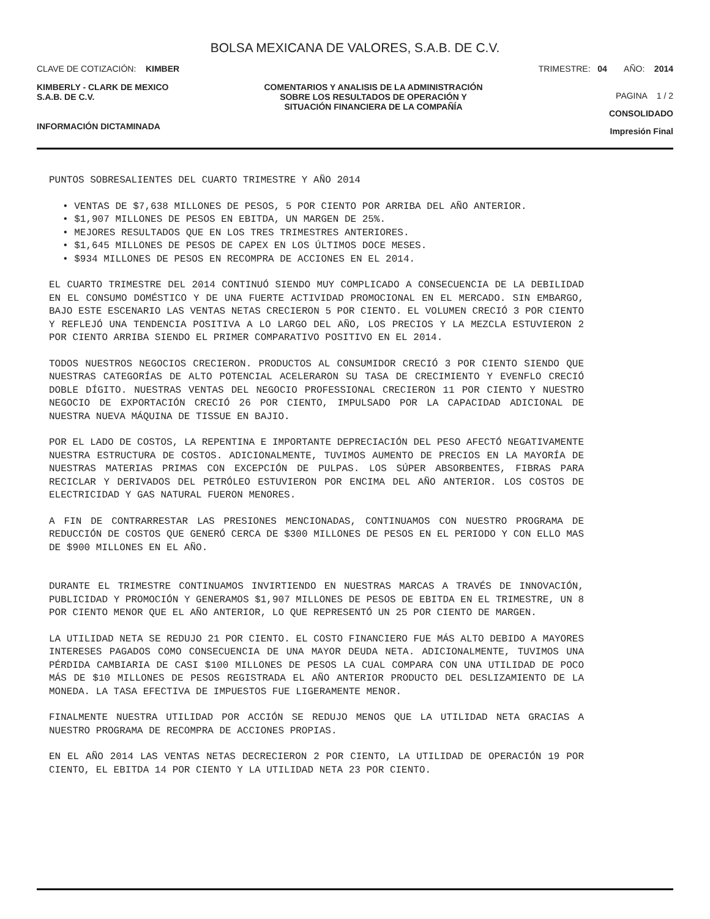BOLSA MEXICANA DE VALORES, S.A.B. DE C.V.
CLAVE DE COTIZACIÓN: KIMBER TRIMESTRE: 04 AÑO: 2014
KIMBERLY - CLARK DE MEXICO
S.A.B. DE C.V.
INFORMACIÓN DICTAMINADA
COMENTARIOS Y ANALISIS DE LA ADMINISTRACIÓN SOBRE LOS RESULTADOS DE OPERACIÓN Y SITUACIÓN FINANCIERA DE LA COMPAÑÍA
PAGINA 1 / 2
CONSOLIDADO
Impresión Final
PUNTOS SOBRESALIENTES DEL CUARTO TRIMESTRE Y AÑO 2014
• VENTAS DE $7,638 MILLONES DE PESOS, 5 POR CIENTO POR ARRIBA DEL AÑO ANTERIOR.
• $1,907 MILLONES DE PESOS EN EBITDA, UN MARGEN DE 25%.
• MEJORES RESULTADOS QUE EN LOS TRES TRIMESTRES ANTERIORES.
• $1,645 MILLONES DE PESOS DE CAPEX EN LOS ÚLTIMOS DOCE MESES.
• $934 MILLONES DE PESOS EN RECOMPRA DE ACCIONES EN EL 2014.
EL CUARTO TRIMESTRE DEL 2014 CONTINUÓ SIENDO MUY COMPLICADO A CONSECUENCIA DE LA DEBILIDAD EN EL CONSUMO DOMÉSTICO Y DE UNA FUERTE ACTIVIDAD PROMOCIONAL EN EL MERCADO. SIN EMBARGO, BAJO ESTE ESCENARIO LAS VENTAS NETAS CRECIERON 5 POR CIENTO. EL VOLUMEN CRECIÓ 3 POR CIENTO Y REFLEJÓ UNA TENDENCIA POSITIVA A LO LARGO DEL AÑO, LOS PRECIOS Y LA MEZCLA ESTUVIERON 2 POR CIENTO ARRIBA SIENDO EL PRIMER COMPARATIVO POSITIVO EN EL 2014.
TODOS NUESTROS NEGOCIOS CRECIERON. PRODUCTOS AL CONSUMIDOR CRECIÓ 3 POR CIENTO SIENDO QUE NUESTRAS CATEGORÍAS DE ALTO POTENCIAL ACELERARON SU TASA DE CRECIMIENTO Y EVENFLO CRECIÓ DOBLE DÍGITO. NUESTRAS VENTAS DEL NEGOCIO PROFESSIONAL CRECIERON 11 POR CIENTO Y NUESTRO NEGOCIO DE EXPORTACIÓN CRECIÓ 26 POR CIENTO, IMPULSADO POR LA CAPACIDAD ADICIONAL DE NUESTRA NUEVA MÁQUINA DE TISSUE EN BAJIO.
POR EL LADO DE COSTOS, LA REPENTINA E IMPORTANTE DEPRECIACIÓN DEL PESO AFECTÓ NEGATIVAMENTE NUESTRA ESTRUCTURA DE COSTOS. ADICIONALMENTE, TUVIMOS AUMENTO DE PRECIOS EN LA MAYORÍA DE NUESTRAS MATERIAS PRIMAS CON EXCEPCIÓN DE PULPAS. LOS SÚPER ABSORBENTES, FIBRAS PARA RECICLAR Y DERIVADOS DEL PETRÓLEO ESTUVIERON POR ENCIMA DEL AÑO ANTERIOR. LOS COSTOS DE ELECTRICIDAD Y GAS NATURAL FUERON MENORES.
A FIN DE CONTRARRESTAR LAS PRESIONES MENCIONADAS, CONTINUAMOS CON NUESTRO PROGRAMA DE REDUCCIÓN DE COSTOS QUE GENERÓ CERCA DE $300 MILLONES DE PESOS EN EL PERIODO Y CON ELLO MAS DE $900 MILLONES EN EL AÑO.
DURANTE EL TRIMESTRE CONTINUAMOS INVIRTIENDO EN NUESTRAS MARCAS A TRAVÉS DE INNOVACIÓN, PUBLICIDAD Y PROMOCIÓN Y GENERAMOS $1,907 MILLONES DE PESOS DE EBITDA EN EL TRIMESTRE, UN 8 POR CIENTO MENOR QUE EL AÑO ANTERIOR, LO QUE REPRESENTÓ UN 25 POR CIENTO DE MARGEN.
LA UTILIDAD NETA SE REDUJO 21 POR CIENTO. EL COSTO FINANCIERO FUE MÁS ALTO DEBIDO A MAYORES INTERESES PAGADOS COMO CONSECUENCIA DE UNA MAYOR DEUDA NETA. ADICIONALMENTE, TUVIMOS UNA PÉRDIDA CAMBIARIA DE CASI $100 MILLONES DE PESOS LA CUAL COMPARA CON UNA UTILIDAD DE POCO MÁS DE $10 MILLONES DE PESOS REGISTRADA EL AÑO ANTERIOR PRODUCTO DEL DESLIZAMIENTO DE LA MONEDA. LA TASA EFECTIVA DE IMPUESTOS FUE LIGERAMENTE MENOR.
FINALMENTE NUESTRA UTILIDAD POR ACCIÓN SE REDUJO MENOS QUE LA UTILIDAD NETA GRACIAS A NUESTRO PROGRAMA DE RECOMPRA DE ACCIONES PROPIAS.
EN EL AÑO 2014 LAS VENTAS NETAS DECRECIERON 2 POR CIENTO, LA UTILIDAD DE OPERACIÓN 19 POR CIENTO, EL EBITDA 14 POR CIENTO Y LA UTILIDAD NETA 23 POR CIENTO.